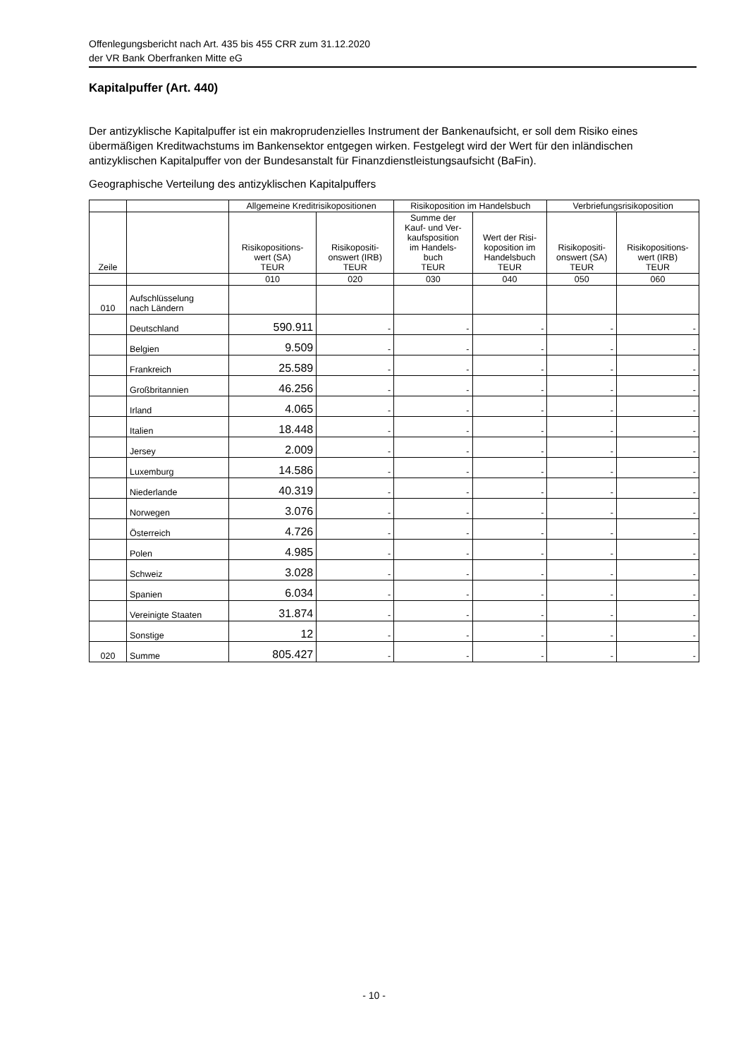Offenlegungsbericht nach Art. 435 bis 455 CRR zum 31.12.2020
der VR Bank Oberfranken Mitte eG
Kapitalpuffer (Art. 440)
Der antizyklische Kapitalpuffer ist ein makroprudenzielles Instrument der Bankenaufsicht, er soll dem Risiko eines übermäßigen Kreditwachstums im Bankensektor entgegen wirken. Festgelegt wird der Wert für den inländischen antizyklischen Kapitalpuffer von der Bundesanstalt für Finanzdienstleistungsaufsicht (BaFin).
Geographische Verteilung des antizyklischen Kapitalpuffers
| | | Allgemeine Kreditrisikopositionen | | Risikoposition im Handelsbuch | | Verbriefungsrisikoposition | |
| --- | --- | --- | --- | --- | --- | --- | --- |
| Zeile | | Risikopositions- wert (SA) TEUR | Risikopositi- onswert (IRB) TEUR | Summe der Kauf- und Ver- kaufsposition im Handels- buch TEUR | Wert der Risi- koposition im Handelsbuch TEUR | Risikopositi- onswert (SA) TEUR | Risikopositions- wert (IRB) TEUR |
| | | 010 | 020 | 030 | 040 | 050 | 060 |
| 010 | Aufschlüsselung nach Ländern | | | | | | |
| | Deutschland | 590.911 | - | - | - | - | - |
| | Belgien | 9.509 | - | - | - | - | - |
| | Frankreich | 25.589 | - | - | - | - | - |
| | Großbritannien | 46.256 | - | - | - | - | - |
| | Irland | 4.065 | - | - | - | - | - |
| | Italien | 18.448 | - | - | - | - | - |
| | Jersey | 2.009 | - | - | - | - | - |
| | Luxemburg | 14.586 | - | - | - | - | - |
| | Niederlande | 40.319 | - | - | - | - | - |
| | Norwegen | 3.076 | - | - | - | - | - |
| | Österreich | 4.726 | - | - | - | - | - |
| | Polen | 4.985 | - | - | - | - | - |
| | Schweiz | 3.028 | - | - | - | - | - |
| | Spanien | 6.034 | - | - | - | - | - |
| | Vereinigte Staaten | 31.874 | - | - | - | - | - |
| | Sonstige | 12 | - | - | - | - | - |
| 020 | Summe | 805.427 | - | - | - | - | - |
- 10 -